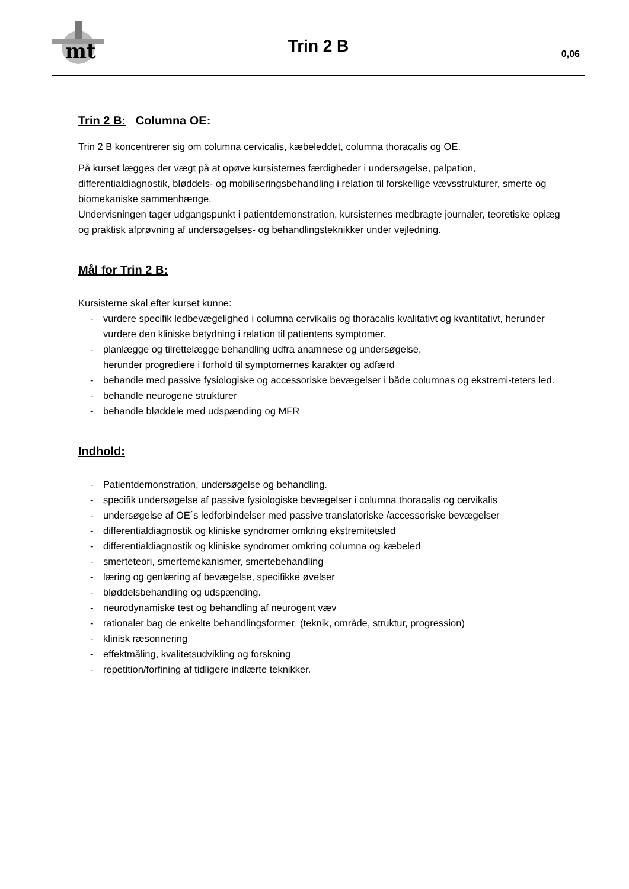mt
Trin 2 B 0,06
Trin 2 B: Columna OE:
Trin 2 B koncentrerer sig om columna cervicalis, kæbeleddet, columna thoracalis og OE.
På kurset lægges der vægt på at opøve kursisternes færdigheder i undersøgelse, palpation, differentialdiagnostik, bløddels- og mobiliseringsbehandling i relation til forskellige vævsstrukturer, smerte og biomekaniske sammenhænge.
Undervisningen tager udgangspunkt i patientdemonstration, kursisternes medbragte journaler, teoretiske oplæg og praktisk afprøvning af undersøgelses- og behandlingsteknikker under vejledning.
Mål for Trin 2 B:
Kursisterne skal efter kurset kunne:
- vurdere specifik ledbevægelighed i columna cervikalis og thoracalis kvalitativt og kvantitativt, herunder vurdere den kliniske betydning i relation til patientens symptomer.
- planlægge og tilrettelægge behandling udfra anamnese og undersøgelse,
herunder progrediere i forhold til symptomernes karakter og adfærd
- behandle med passive fysiologiske og accessoriske bevægelser i både columnas og ekstremi-teters led.
- behandle neurogene strukturer
- behandle bløddele med udspænding og MFR
Indhold:
- Patientdemonstration, undersøgelse og behandling.
- specifik undersøgelse af passive fysiologiske bevægelser i columna thoracalis og cervikalis
- undersøgelse af OE´s ledforbindelser med passive translatoriske /accessoriske bevægelser
- differentialdiagnostik og kliniske syndromer omkring ekstremitetsled
- differentialdiagnostik og kliniske syndromer omkring columna og kæbeled
- smerteteori, smertemekanismer, smertebehandling
- læring og genlæring af bevægelse, specifikke øvelser
- bløddelsbehandling og udspænding.
- neurodynamiske test og behandling af neurogent væv
- rationaler bag de enkelte behandlingsformer (teknik, område, struktur, progression)
- klinisk ræsonnering
- effektmåling, kvalitetsudvikling og forskning
- repetition/forfining af tidligere indlærte teknikker.